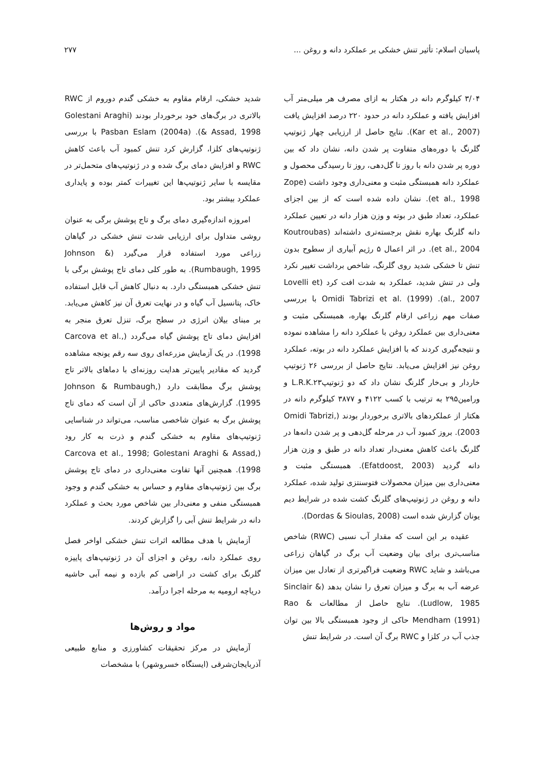پاسبان اسلام: تأثیر تنش خشکی بر عملکرد دانه و روغن ... ۲۷۷
۳/۰۴ کیلوگرم دانه در هکتار به ازای مصرف هر میلی‌متر آب افزایش یافته و عملکرد دانه در حدود ۲۲۰ درصد افزایش یافت (Kar et al., 2007). نتایج حاصل از ارزیابی چهار ژنوتیپ گلرنگ با دوره‌های متفاوت پر شدن دانه، نشان داد که بین دوره پر شدن دانه با روز تا گل‌دهی، روز تا رسیدگی محصول و عملکرد دانه همبستگی مثبت و معنی‌داری وجود داشت (Zope et al., 1998). نشان داده شده است که از بین اجزای عملکرد، تعداد طبق در بوته و وزن هزار دانه در تعیین عملکرد دانه گلرنگ بهاره نقش برجسته‌تری داشته‌اند (Koutroubas et al., 2004). در اثر اعمال ۵ رژیم آبیاری از سطوح بدون تنش تا خشکی شدید روی گلرنگ، شاخص برداشت تغییر نکرد ولی در تنش شدید، عملکرد به شدت افت کرد (Lovelli et al., 2007). Omidi Tabrizi et al. (1999) با بررسی صفات مهم زراعی ارقام گلرنگ بهاره، همبستگی مثبت و معنی‌داری بین عملکرد روغن با عملکرد دانه را مشاهده نموده و نتیجه‌گیری کردند که با افزایش عملکرد دانه در بوته، عملکرد روغن نیز افزایش می‌یابد. نتایج حاصل از بررسی ۲۶ ژنوتیپ خاردار و بی‌خار گلرنگ نشان داد که دو ژنوتیپL.R.K.۲۳ و ورامین۲۹۵ به ترتیب با کسب ۴۱۲۲ و ۳۸۷۷ کیلوگرم دانه در هکتار از عملکردهای بالاتری برخوردار بودند (Omidi Tabrizi, 2003). بروز کمبود آب در مرحله گل‌دهی و پر شدن دانه‌ها در گلرنگ باعث کاهش معنی‌دار تعداد دانه در طبق و وزن هزار دانه گردید (Efatdoost, 2003). همبستگی مثبت و معنی‌داری بین میزان محصولات فتوسنتزی تولید شده، عملکرد دانه و روغن در ژنوتیپ‌های گلرنگ کشت شده در شرایط دیم یونان گزارش شده است (Dordas & Sioulas, 2008).
عقیده بر این است که مقدار آب نسبی (RWC) شاخص مناسب‌تری برای بیان وضعیت آب برگ در گیاهان زراعی می‌باشد و شاید RWC وضعیت فراگیرتری از تعادل بین میزان عرضه آب به برگ و میزان تعرق را نشان بدهد (Sinclair & Ludlow, 1985). نتایج حاصل از مطالعات Rao & Mendham (1991) حاکی از وجود همبستگی بالا بین توان جذب آب در کلزا و RWC برگ آن است. در شرایط تنش
شدید خشکی، ارقام مقاوم به خشکی گندم دوروم از RWC بالاتری در برگ‌های خود برخوردار بودند (Golestani Araghi & Assad, 1998). Pasban Eslam (2004a) با بررسی ژنوتیپ‌های کلزا، گزارش کرد تنش کمبود آب باعث کاهش RWC و افزایش دمای برگ شده و در ژنوتیپ‌های متحمل‌تر در مقایسه با سایر ژنوتیپ‌ها این تغییرات کمتر بوده و پایداری عملکرد بیشتر بود.
امروزه اندازه‌گیری دمای برگ و تاج پوشش برگی به عنوان روشی متداول برای ارزیابی شدت تنش خشکی در گیاهان زراعی مورد استفاده قرار می‌گیرد (Johnson & Rumbaugh, 1995). به طور کلی دمای تاج پوشش برگی با تنش خشکی همبستگی دارد. به دنبال کاهش آب قابل استفاده خاک، پتانسیل آب گیاه و در نهایت تعرق آن نیز کاهش می‌یابد. بر مبنای بیلان انرژی در سطح برگ، تنزل تعرق منجر به افزایش دمای تاج پوشش گیاه می‌گردد (Carcova et al., 1998). در یک آزمایش مزرعه‌ای روی سه رقم یونجه مشاهده گردید که مقادیر پایین‌تر هدایت روزنه‌ای با دماهای بالاتر تاج پوشش برگ مطابقت دارد (Johnson & Rumbaugh, 1995). گزارش‌های متعددی حاکی از آن است که دمای تاج پوشش برگ به عنوان شاخصی مناسب، می‌تواند در شناسایی ژنوتیپ‌های مقاوم به خشکی گندم و ذرت به کار رود (Carcova et al., 1998; Golestani Araghi & Assad, 1998). همچنین آنها تفاوت معنی‌داری در دمای تاج پوشش برگ بین ژنوتیپ‌های مقاوم و حساس به خشکی گندم و وجود همبستگی منفی و معنی‌دار بین شاخص مورد بحث و عملکرد دانه در شرایط تنش آبی را گزارش کردند.
آزمایش با هدف مطالعه اثرات تنش خشکی اواخر فصل روی عملکرد دانه، روغن و اجزای آن در ژنوتیپ‌های پاییزه گلرنگ برای کشت در اراضی کم بازده و نیمه آبی حاشیه دریاچه ارومیه به مرحله اجرا درآمد.
مواد و روش‌ها
آزمایش در مرکز تحقیقات کشاورزی و منابع طبیعی آذربایجان‌شرقی (ایستگاه خسروشهر) با مشخصات